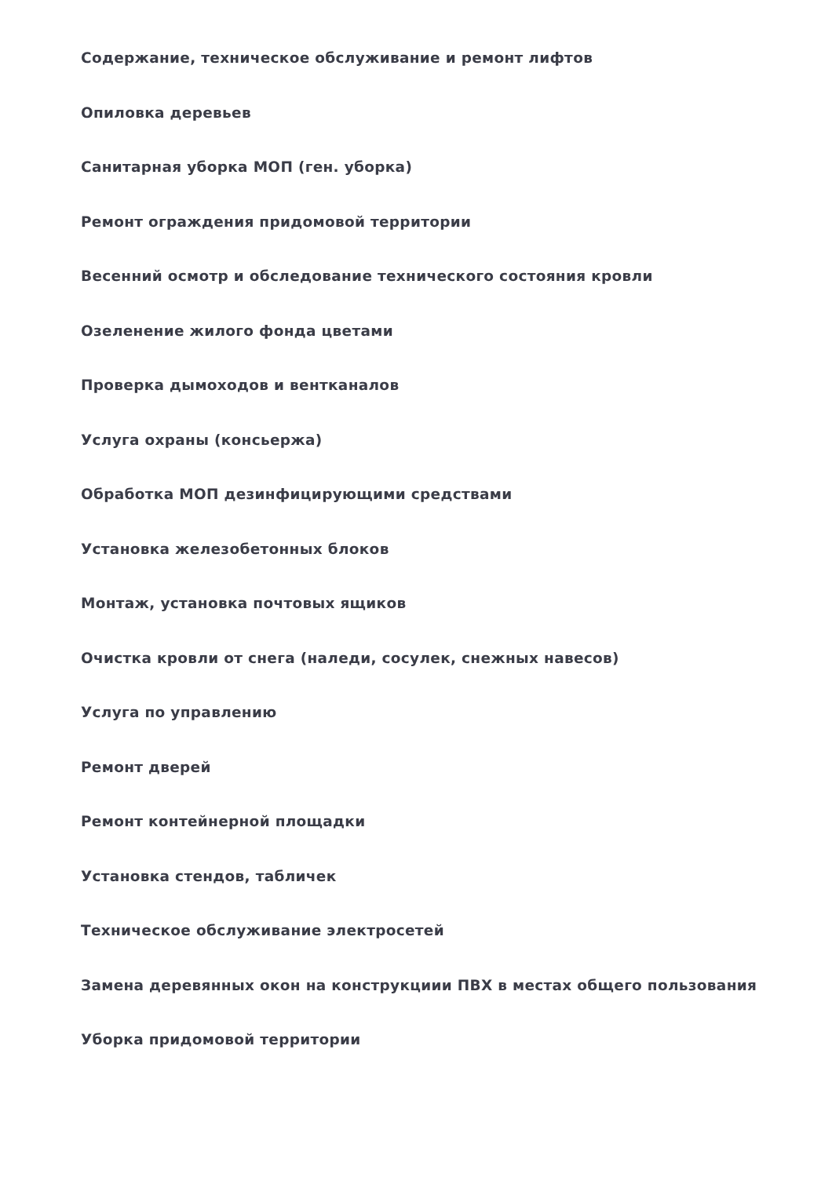Содержание, техническое обслуживание и ремонт лифтов
Опиловка деревьев
Санитарная уборка МОП (ген. уборка)
Ремонт ограждения придомовой территории
Весенний осмотр и обследование технического состояния кровли
Озеленение жилого фонда цветами
Проверка дымоходов и вентканалов
Услуга охраны (консьержа)
Обработка МОП дезинфицирующими средствами
Установка железобетонных блоков
Монтаж, установка почтовых ящиков
Очистка кровли от снега (наледи, сосулек, снежных навесов)
Услуга по управлению
Ремонт дверей
Ремонт контейнерной площадки
Установка стендов, табличек
Техническое обслуживание электросетей
Замена деревянных окон на конструкциии ПВХ в местах общего пользования
Уборка придомовой территории